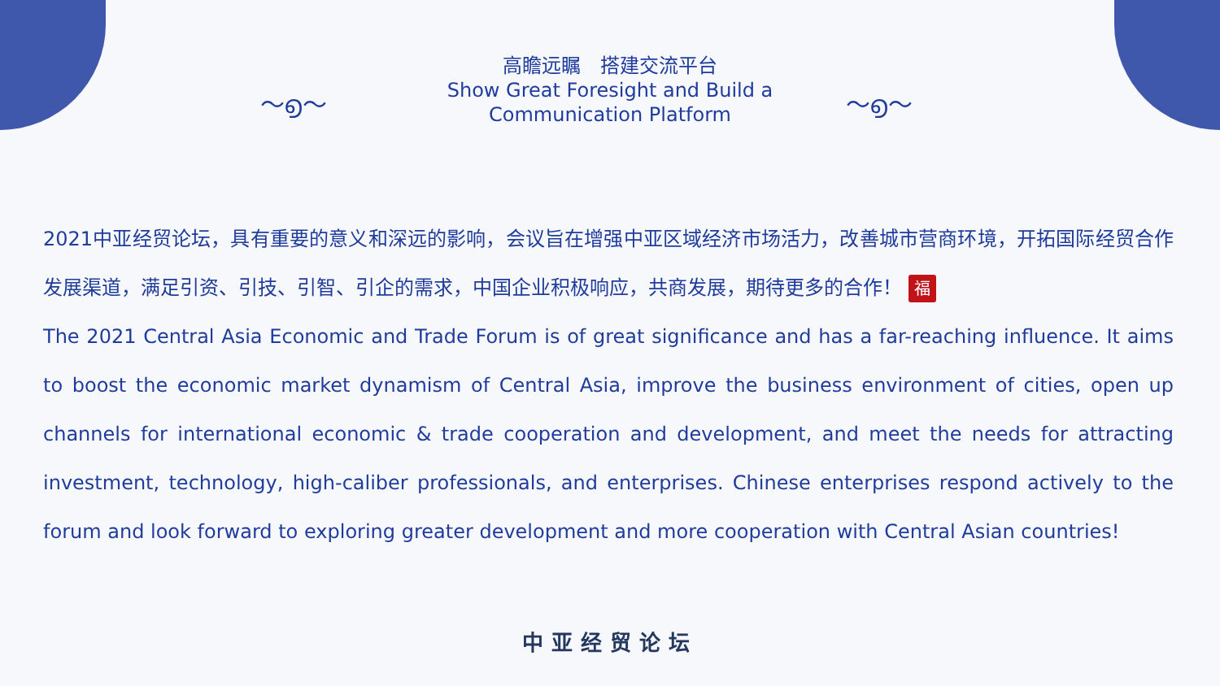～൭～ ～൭～
高瞻远瞩　搭建交流平台
Show Great Foresight and Build a
Communication Platform
2021中亚经贸论坛，具有重要的意义和深远的影响，会议旨在增强中亚区域经济市场活力，改善城市营商环境，开拓国际经贸合作发展渠道，满足引资、引技、引智、引企的需求，中国企业积极响应，共商发展，期待更多的合作！ 福
The 2021 Central Asia Economic and Trade Forum is of great significance and has a far-reaching influence. It aims to boost the economic market dynamism of Central Asia, improve the business environment of cities, open up channels for international economic & trade cooperation and development, and meet the needs for attracting investment, technology, high-caliber professionals, and enterprises. Chinese enterprises respond actively to the forum and look forward to exploring greater development and more cooperation with Central Asian countries!
中亚经贸论坛